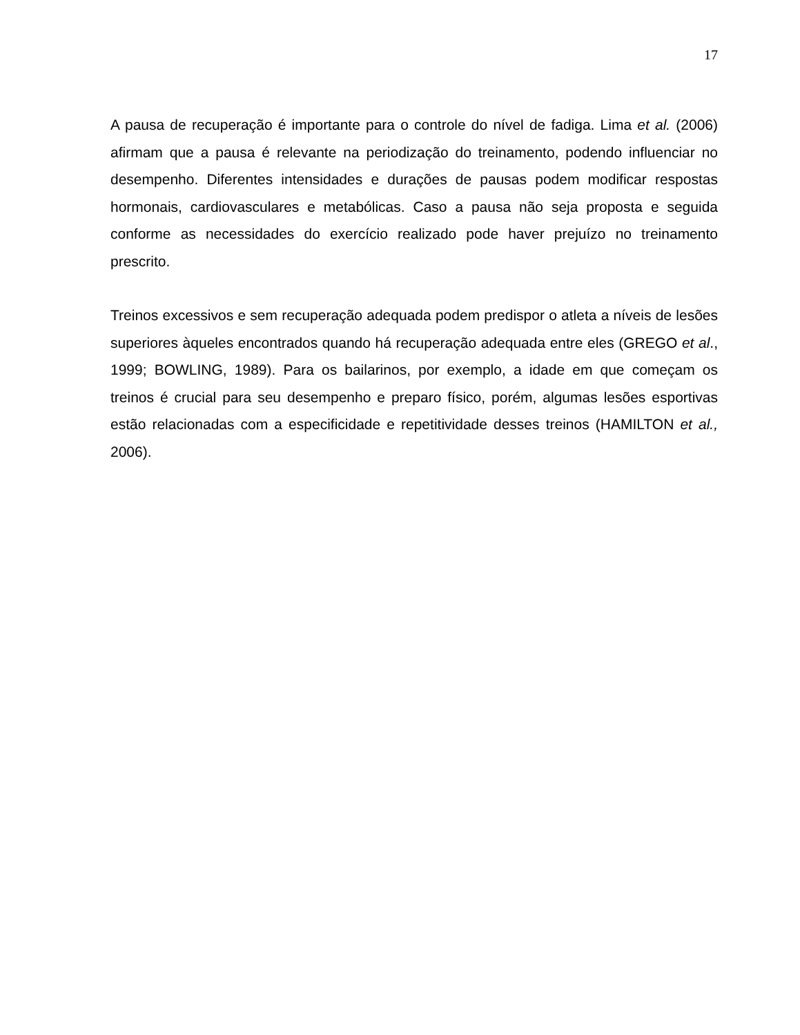17
A pausa de recuperação é importante para o controle do nível de fadiga. Lima et al. (2006) afirmam que a pausa é relevante na periodização do treinamento, podendo influenciar no desempenho. Diferentes intensidades e durações de pausas podem modificar respostas hormonais, cardiovasculares e metabólicas. Caso a pausa não seja proposta e seguida conforme as necessidades do exercício realizado pode haver prejuízo no treinamento prescrito.
Treinos excessivos e sem recuperação adequada podem predispor o atleta a níveis de lesões superiores àqueles encontrados quando há recuperação adequada entre eles (GREGO et al., 1999; BOWLING, 1989). Para os bailarinos, por exemplo, a idade em que começam os treinos é crucial para seu desempenho e preparo físico, porém, algumas lesões esportivas estão relacionadas com a especificidade e repetitividade desses treinos (HAMILTON et al., 2006).